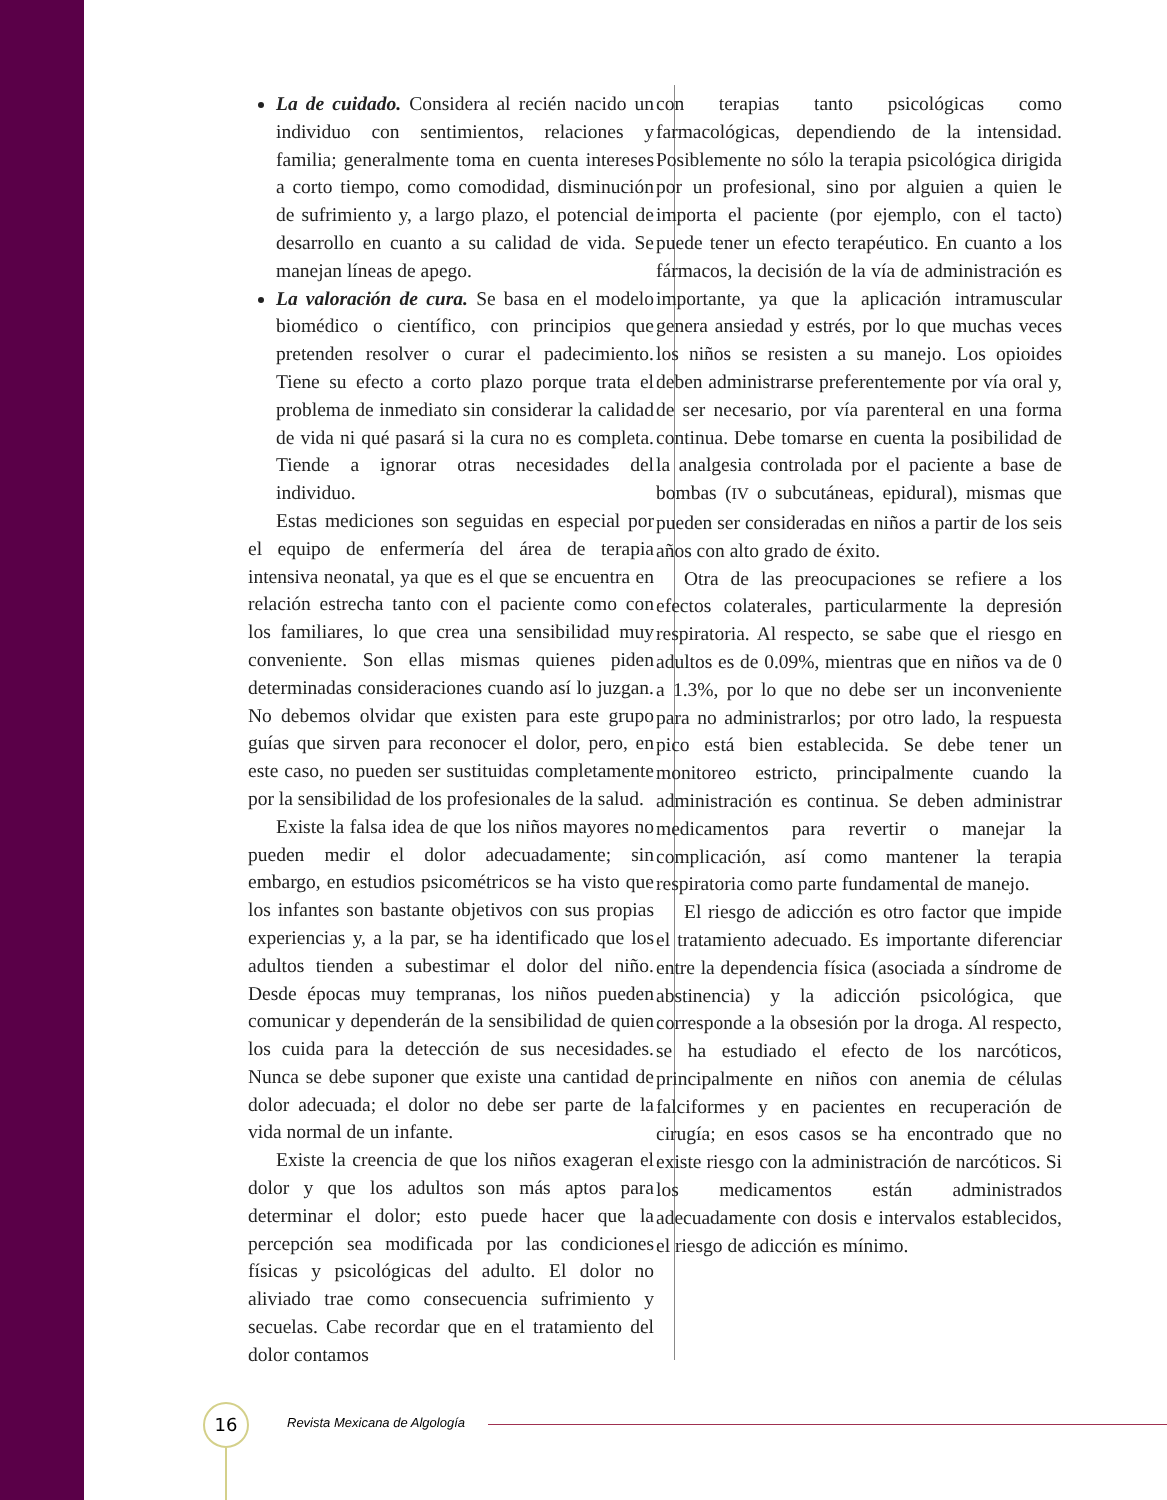La de cuidado. Considera al recién nacido un individuo con sentimientos, relaciones y familia; generalmente toma en cuenta intereses a corto tiempo, como comodidad, disminución de sufrimiento y, a largo plazo, el potencial de desarrollo en cuanto a su calidad de vida. Se manejan líneas de apego.
La valoración de cura. Se basa en el modelo biomédico o científico, con principios que pretenden resolver o curar el padecimiento. Tiene su efecto a corto plazo porque trata el problema de inmediato sin considerar la calidad de vida ni qué pasará si la cura no es completa. Tiende a ignorar otras necesidades del individuo.
Estas mediciones son seguidas en especial por el equipo de enfermería del área de terapia intensiva neonatal, ya que es el que se encuentra en relación estrecha tanto con el paciente como con los familiares, lo que crea una sensibilidad muy conveniente. Son ellas mismas quienes piden determinadas consideraciones cuando así lo juzgan. No debemos olvidar que existen para este grupo guías que sirven para reconocer el dolor, pero, en este caso, no pueden ser sustituidas completamente por la sensibilidad de los profesionales de la salud.
Existe la falsa idea de que los niños mayores no pueden medir el dolor adecuadamente; sin embargo, en estudios psicométricos se ha visto que los infantes son bastante objetivos con sus propias experiencias y, a la par, se ha identificado que los adultos tienden a subestimar el dolor del niño. Desde épocas muy tempranas, los niños pueden comunicar y dependerán de la sensibilidad de quien los cuida para la detección de sus necesidades. Nunca se debe suponer que existe una cantidad de dolor adecuada; el dolor no debe ser parte de la vida normal de un infante.
Existe la creencia de que los niños exageran el dolor y que los adultos son más aptos para determinar el dolor; esto puede hacer que la percepción sea modificada por las condiciones físicas y psicológicas del adulto. El dolor no aliviado trae como consecuencia sufrimiento y secuelas. Cabe recordar que en el tratamiento del dolor contamos
con terapias tanto psicológicas como farmacológicas, dependiendo de la intensidad. Posiblemente no sólo la terapia psicológica dirigida por un profesional, sino por alguien a quien le importa el paciente (por ejemplo, con el tacto) puede tener un efecto terapéutico. En cuanto a los fármacos, la decisión de la vía de administración es importante, ya que la aplicación intramuscular genera ansiedad y estrés, por lo que muchas veces los niños se resisten a su manejo. Los opioides deben administrarse preferentemente por vía oral y, de ser necesario, por vía parenteral en una forma continua. Debe tomarse en cuenta la posibilidad de la analgesia controlada por el paciente a base de bombas (IV o subcutáneas, epidural), mismas que pueden ser consideradas en niños a partir de los seis años con alto grado de éxito.
Otra de las preocupaciones se refiere a los efectos colaterales, particularmente la depresión respiratoria. Al respecto, se sabe que el riesgo en adultos es de 0.09%, mientras que en niños va de 0 a 1.3%, por lo que no debe ser un inconveniente para no administrarlos; por otro lado, la respuesta pico está bien establecida. Se debe tener un monitoreo estricto, principalmente cuando la administración es continua. Se deben administrar medicamentos para revertir o manejar la complicación, así como mantener la terapia respiratoria como parte fundamental de manejo.
El riesgo de adicción es otro factor que impide el tratamiento adecuado. Es importante diferenciar entre la dependencia física (asociada a síndrome de abstinencia) y la adicción psicológica, que corresponde a la obsesión por la droga. Al respecto, se ha estudiado el efecto de los narcóticos, principalmente en niños con anemia de células falciformes y en pacientes en recuperación de cirugía; en esos casos se ha encontrado que no existe riesgo con la administración de narcóticos. Si los medicamentos están administrados adecuadamente con dosis e intervalos establecidos, el riesgo de adicción es mínimo.
16 Revista Mexicana de Algología